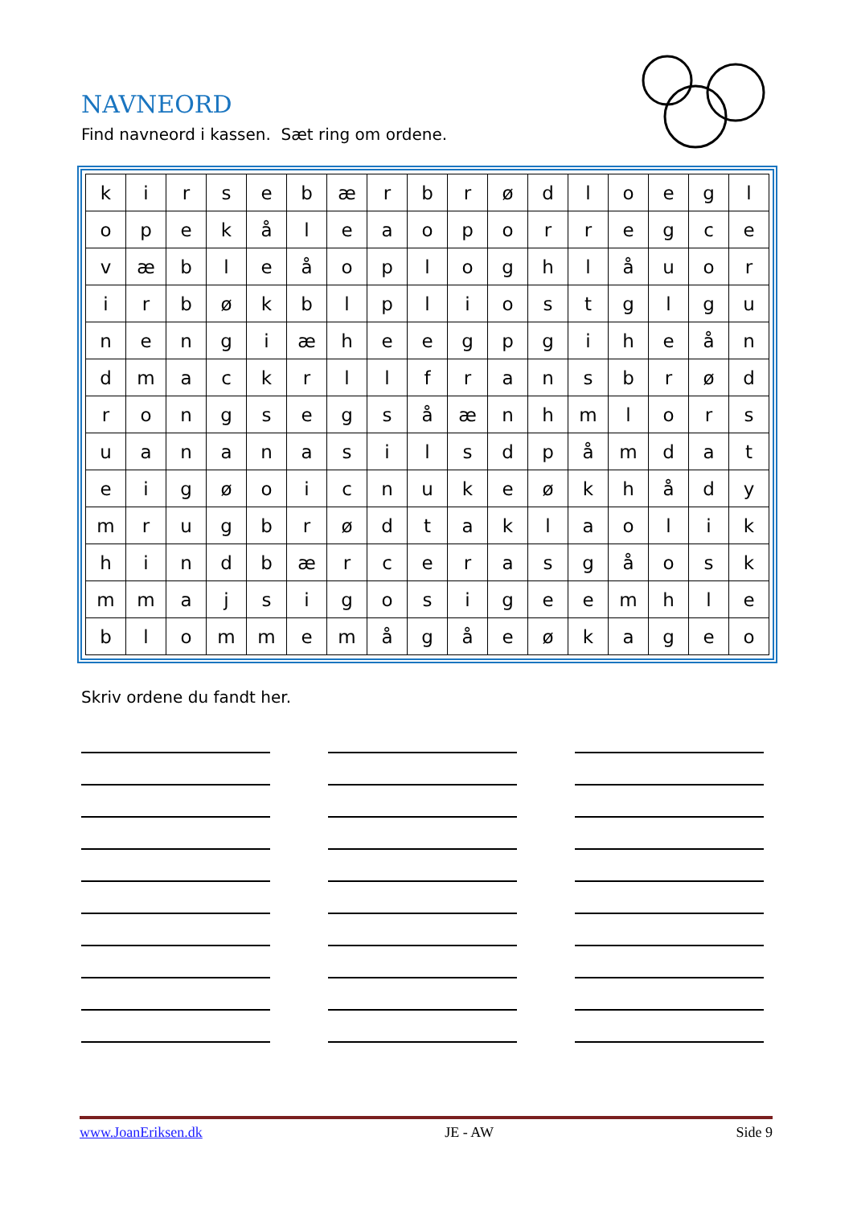NAVNEORD
Find navneord i kassen. Sæt ring om ordene.
| k | i | r | s | e | b | æ | r | b | r | ø | d | l | o | e | g | l |
| o | p | e | k | å | l | e | a | o | p | o | r | r | e | g | c | e |
| v | æ | b | l | e | å | o | p | l | o | g | h | l | å | u | o | r |
| i | r | b | ø | k | b | l | p | l | i | o | s | t | g | l | g | u |
| n | e | n | g | i | æ | h | e | e | g | p | g | i | h | e | å | n |
| d | m | a | c | k | r | l | l | f | r | a | n | s | b | r | ø | d |
| r | o | n | g | s | e | g | s | å | æ | n | h | m | l | o | r | s |
| u | a | n | a | n | a | s | i | l | s | d | p | å | m | d | a | t |
| e | i | g | ø | o | i | c | n | u | k | e | ø | k | h | å | d | y |
| m | r | u | g | b | r | ø | d | t | a | k | l | a | o | l | i | k |
| h | i | n | d | b | æ | r | c | e | r | a | s | g | å | o | s | k |
| m | m | a | j | s | i | g | o | s | i | g | e | e | m | h | l | e |
| b | l | o | m | m | e | m | å | g | å | e | ø | k | a | g | e | o |
Skriv ordene du fandt her.
www.JoanEriksen.dk JE - AW Side 9